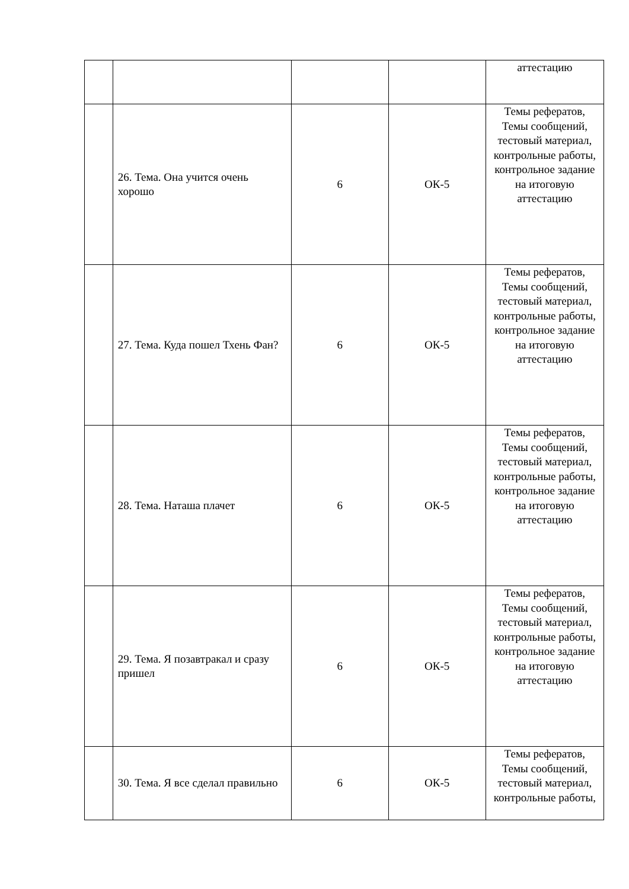| | | | | аттестацию |
| | 26. Тема. Она учится очень хорошо | 6 | ОК-5 | Темы рефератов, Темы сообщений, тестовый материал, контрольные работы, контрольное задание на итоговую аттестацию |
| | 27. Тема. Куда пошел Тхень Фан? | 6 | ОК-5 | Темы рефератов, Темы сообщений, тестовый материал, контрольные работы, контрольное задание на итоговую аттестацию |
| | 28. Тема. Наташа плачет | 6 | ОК-5 | Темы рефератов, Темы сообщений, тестовый материал, контрольные работы, контрольное задание на итоговую аттестацию |
| | 29. Тема. Я позавтракал и сразу пришел | 6 | ОК-5 | Темы рефератов, Темы сообщений, тестовый материал, контрольные работы, контрольное задание на итоговую аттестацию |
| | 30. Тема. Я все сделал правильно | 6 | ОК-5 | Темы рефератов, Темы сообщений, тестовый материал, контрольные работы, |